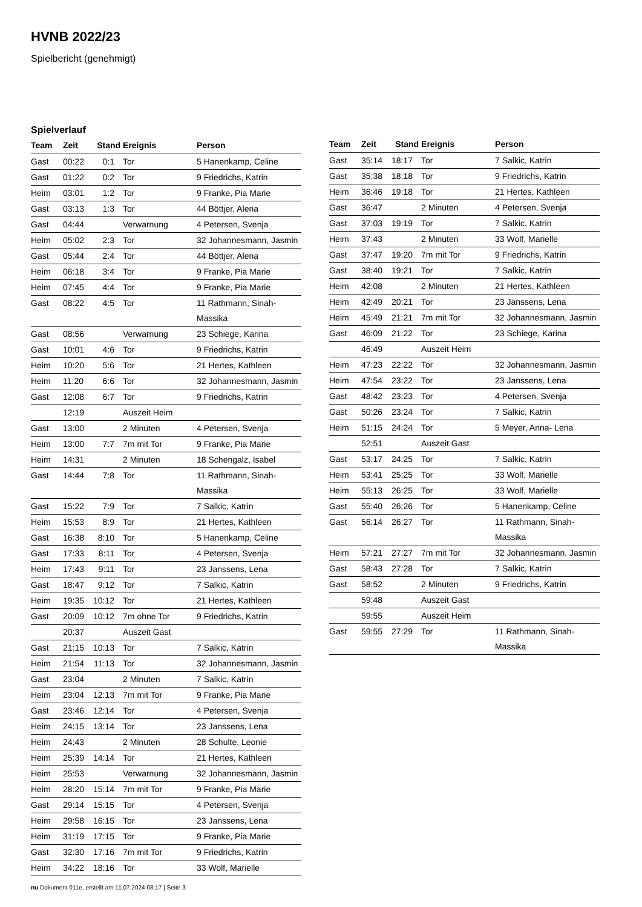HVNB 2022/23
Spielbericht (genehmigt)
Spielverlauf
| Team | Zeit | Stand | Ereignis | Person |
| --- | --- | --- | --- | --- |
| Gast | 00:22 | 0:1 | Tor | 5 Hanenkamp, Celine |
| Gast | 01:22 | 0:2 | Tor | 9 Friedrichs, Katrin |
| Heim | 03:01 | 1:2 | Tor | 9 Franke, Pia Marie |
| Gast | 03:13 | 1:3 | Tor | 44 Böttjer, Alena |
| Gast | 04:44 | | Verwarnung | 4 Petersen, Svenja |
| Heim | 05:02 | 2:3 | Tor | 32 Johannesmann, Jasmin |
| Gast | 05:44 | 2:4 | Tor | 44 Böttjer, Alena |
| Heim | 06:18 | 3:4 | Tor | 9 Franke, Pia Marie |
| Heim | 07:45 | 4:4 | Tor | 9 Franke, Pia Marie |
| Gast | 08:22 | 4:5 | Tor | 11 Rathmann, Sinah- Massika |
| Gast | 08:56 | | Verwarnung | 23 Schiege, Karina |
| Gast | 10:01 | 4:6 | Tor | 9 Friedrichs, Katrin |
| Heim | 10:20 | 5:6 | Tor | 21 Hertes, Kathleen |
| Heim | 11:20 | 6:6 | Tor | 32 Johannesmann, Jasmin |
| Gast | 12:08 | 6:7 | Tor | 9 Friedrichs, Katrin |
| | 12:19 | | Auszeit Heim | |
| Gast | 13:00 | | 2 Minuten | 4 Petersen, Svenja |
| Heim | 13:00 | 7:7 | 7m mit Tor | 9 Franke, Pia Marie |
| Heim | 14:31 | | 2 Minuten | 18 Schengalz, Isabel |
| Gast | 14:44 | 7:8 | Tor | 11 Rathmann, Sinah- Massika |
| Gast | 15:22 | 7:9 | Tor | 7 Salkic, Katrin |
| Heim | 15:53 | 8:9 | Tor | 21 Hertes, Kathleen |
| Gast | 16:38 | 8:10 | Tor | 5 Hanenkamp, Celine |
| Gast | 17:33 | 8:11 | Tor | 4 Petersen, Svenja |
| Heim | 17:43 | 9:11 | Tor | 23 Janssens, Lena |
| Gast | 18:47 | 9:12 | Tor | 7 Salkic, Katrin |
| Heim | 19:35 | 10:12 | Tor | 21 Hertes, Kathleen |
| Gast | 20:09 | 10:12 | 7m ohne Tor | 9 Friedrichs, Katrin |
| | 20:37 | | Auszeit Gast | |
| Gast | 21:15 | 10:13 | Tor | 7 Salkic, Katrin |
| Heim | 21:54 | 11:13 | Tor | 32 Johannesmann, Jasmin |
| Gast | 23:04 | | 2 Minuten | 7 Salkic, Katrin |
| Heim | 23:04 | 12:13 | 7m mit Tor | 9 Franke, Pia Marie |
| Gast | 23:46 | 12:14 | Tor | 4 Petersen, Svenja |
| Heim | 24:15 | 13:14 | Tor | 23 Janssens, Lena |
| Heim | 24:43 | | 2 Minuten | 28 Schulte, Leonie |
| Heim | 25:39 | 14:14 | Tor | 21 Hertes, Kathleen |
| Heim | 25:53 | | Verwarnung | 32 Johannesmann, Jasmin |
| Heim | 28:20 | 15:14 | 7m mit Tor | 9 Franke, Pia Marie |
| Gast | 29:14 | 15:15 | Tor | 4 Petersen, Svenja |
| Heim | 29:58 | 16:15 | Tor | 23 Janssens, Lena |
| Heim | 31:19 | 17:15 | Tor | 9 Franke, Pia Marie |
| Gast | 32:30 | 17:16 | 7m mit Tor | 9 Friedrichs, Katrin |
| Heim | 34:22 | 18:16 | Tor | 33 Wolf, Marielle |
| Team | Zeit | Stand | Ereignis | Person |
| --- | --- | --- | --- | --- |
| Gast | 35:14 | 18:17 | Tor | 7 Salkic, Katrin |
| Gast | 35:38 | 18:18 | Tor | 9 Friedrichs, Katrin |
| Heim | 36:46 | 19:18 | Tor | 21 Hertes, Kathleen |
| Gast | 36:47 | | 2 Minuten | 4 Petersen, Svenja |
| Gast | 37:03 | 19:19 | Tor | 7 Salkic, Katrin |
| Heim | 37:43 | | 2 Minuten | 33 Wolf, Marielle |
| Gast | 37:47 | 19:20 | 7m mit Tor | 9 Friedrichs, Katrin |
| Gast | 38:40 | 19:21 | Tor | 7 Salkic, Katrin |
| Heim | 42:08 | | 2 Minuten | 21 Hertes, Kathleen |
| Heim | 42:49 | 20:21 | Tor | 23 Janssens, Lena |
| Heim | 45:49 | 21:21 | 7m mit Tor | 32 Johannesmann, Jasmin |
| Gast | 46:09 | 21:22 | Tor | 23 Schiege, Karina |
| | 46:49 | | Auszeit Heim | |
| Heim | 47:23 | 22:22 | Tor | 32 Johannesmann, Jasmin |
| Heim | 47:54 | 23:22 | Tor | 23 Janssens, Lena |
| Gast | 48:42 | 23:23 | Tor | 4 Petersen, Svenja |
| Gast | 50:26 | 23:24 | Tor | 7 Salkic, Katrin |
| Heim | 51:15 | 24:24 | Tor | 5 Meyer, Anna- Lena |
| | 52:51 | | Auszeit Gast | |
| Gast | 53:17 | 24:25 | Tor | 7 Salkic, Katrin |
| Heim | 53:41 | 25:25 | Tor | 33 Wolf, Marielle |
| Heim | 55:13 | 26:25 | Tor | 33 Wolf, Marielle |
| Gast | 55:40 | 26:26 | Tor | 5 Hanenkamp, Celine |
| Gast | 56:14 | 26:27 | Tor | 11 Rathmann, Sinah- Massika |
| Heim | 57:21 | 27:27 | 7m mit Tor | 32 Johannesmann, Jasmin |
| Gast | 58:43 | 27:28 | Tor | 7 Salkic, Katrin |
| Gast | 58:52 | | 2 Minuten | 9 Friedrichs, Katrin |
| | 59:48 | | Auszeit Gast | |
| | 59:55 | | Auszeit Heim | |
| Gast | 59:55 | 27:29 | Tor | 11 Rathmann, Sinah- Massika |
nu.Dokument 011e, erstellt am 11.07.2024 08:17 | Seite 3